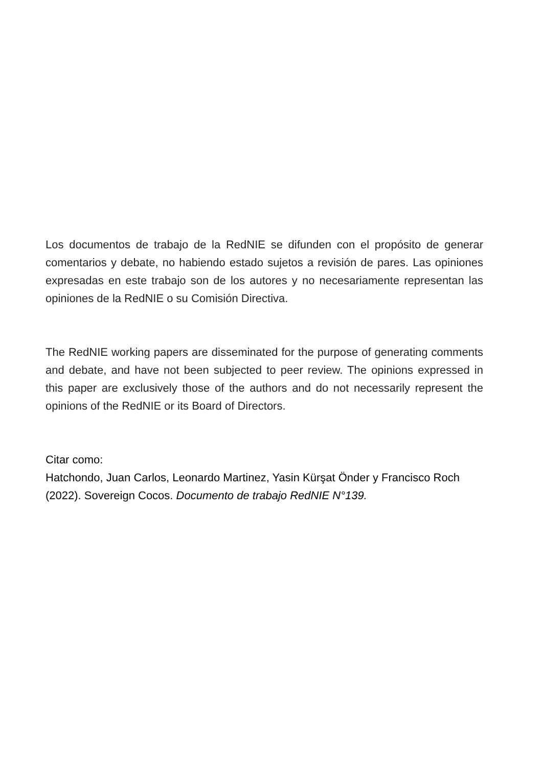Los documentos de trabajo de la RedNIE se difunden con el propósito de generar comentarios y debate, no habiendo estado sujetos a revisión de pares. Las opiniones expresadas en este trabajo son de los autores y no necesariamente representan las opiniones de la RedNIE o su Comisión Directiva.
The RedNIE working papers are disseminated for the purpose of generating comments and debate, and have not been subjected to peer review. The opinions expressed in this paper are exclusively those of the authors and do not necessarily represent the opinions of the RedNIE or its Board of Directors.
Citar como:
Hatchondo, Juan Carlos, Leonardo Martinez, Yasin Kürşat Önder y Francisco Roch (2022). Sovereign Cocos. Documento de trabajo RedNIE N°139.